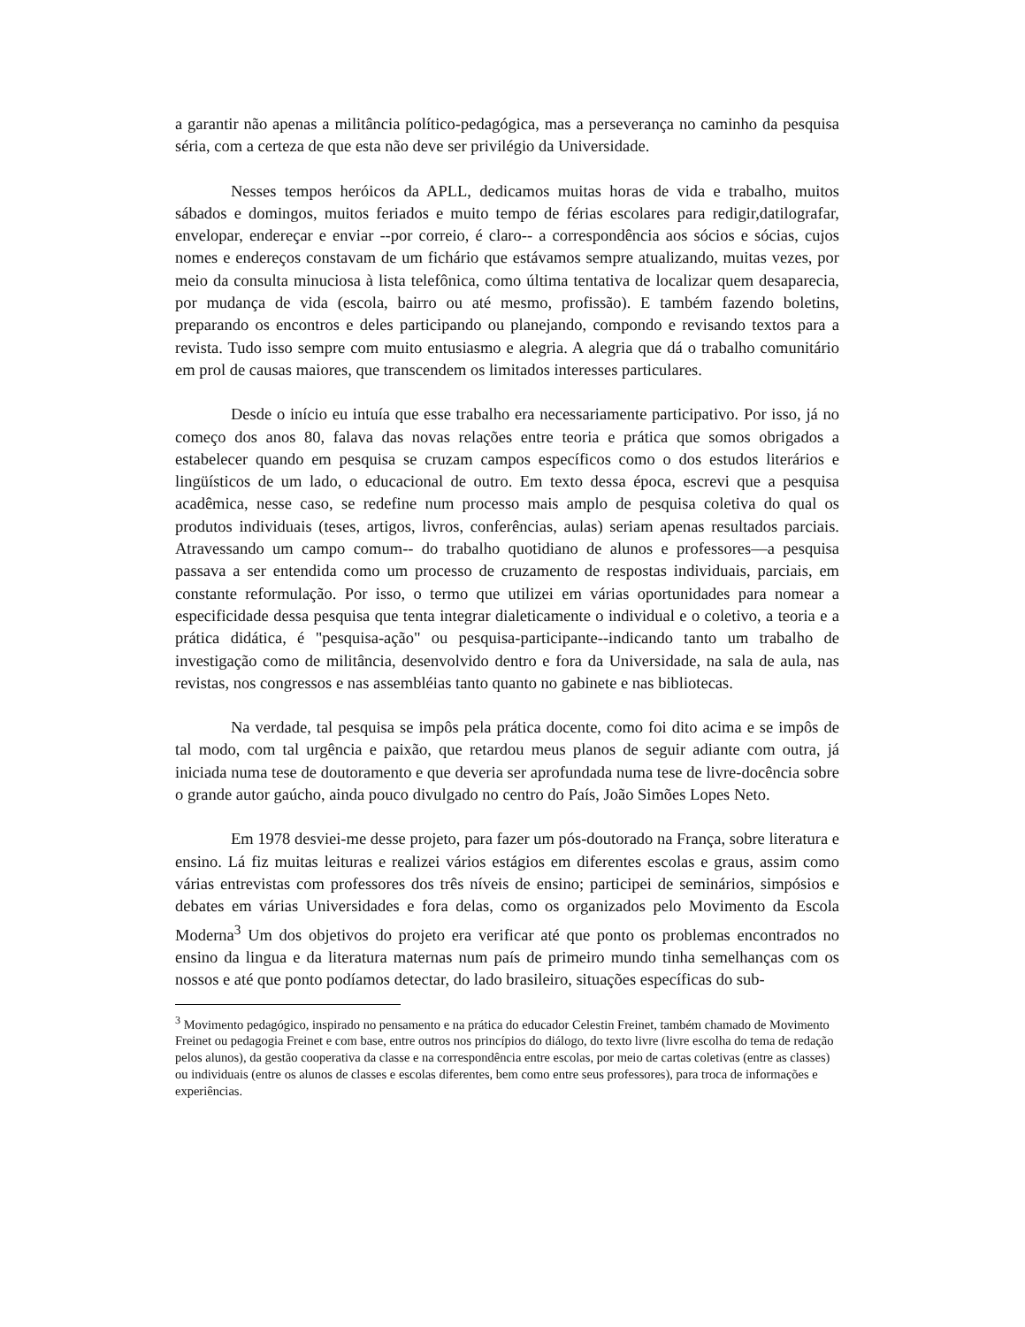a garantir não apenas a militância político-pedagógica, mas a perseverança no caminho da pesquisa séria, com a certeza de que esta não deve ser privilégio da Universidade.
Nesses tempos heróicos da APLL, dedicamos muitas horas de vida e trabalho, muitos sábados e domingos, muitos feriados e muito tempo de férias escolares para redigir,datilografar, envelopar, endereçar e enviar --por correio, é claro-- a correspondência aos sócios e sócias, cujos nomes e endereços constavam de um fichário que estávamos sempre atualizando, muitas vezes, por meio da consulta minuciosa à lista telefônica, como última tentativa de localizar quem desaparecia, por mudança de vida (escola, bairro ou até mesmo, profissão). E também fazendo boletins, preparando os encontros e deles participando ou planejando, compondo e revisando textos para a revista. Tudo isso sempre com muito entusiasmo e alegria. A alegria que dá o trabalho comunitário em prol de causas maiores, que transcendem os limitados interesses particulares.
Desde o início eu intuía que esse trabalho era necessariamente participativo. Por isso, já no começo dos anos 80, falava das novas relações entre teoria e prática que somos obrigados a estabelecer quando em pesquisa se cruzam campos específicos como o dos estudos literários e lingüísticos de um lado, o educacional de outro. Em texto dessa época, escrevi que a pesquisa acadêmica, nesse caso, se redefine num processo mais amplo de pesquisa coletiva do qual os produtos individuais (teses, artigos, livros, conferências, aulas) seriam apenas resultados parciais. Atravessando um campo comum-- do trabalho quotidiano de alunos e professores—a pesquisa passava a ser entendida como um processo de cruzamento de respostas individuais, parciais, em constante reformulação. Por isso, o termo que utilizei em várias oportunidades para nomear a especificidade dessa pesquisa que tenta integrar dialeticamente o individual e o coletivo, a teoria e a prática didática, é "pesquisa-ação" ou pesquisa-participante--indicando tanto um trabalho de investigação como de militância, desenvolvido dentro e fora da Universidade, na sala de aula, nas revistas, nos congressos e nas assembléias tanto quanto no gabinete e nas bibliotecas.
Na verdade, tal pesquisa se impôs pela prática docente, como foi dito acima e se impôs de tal modo, com tal urgência e paixão, que retardou meus planos de seguir adiante com outra, já iniciada numa tese de doutoramento e que deveria ser aprofundada numa tese de livre-docência sobre o grande autor gaúcho, ainda pouco divulgado no centro do País, João Simões Lopes Neto.
Em 1978 desviei-me desse projeto, para fazer um pós-doutorado na França, sobre literatura e ensino. Lá fiz muitas leituras e realizei vários estágios em diferentes escolas e graus, assim como várias entrevistas com professores dos três níveis de ensino; participei de seminários, simpósios e debates em várias Universidades e fora delas, como os organizados pelo Movimento da Escola Moderna<sup>3</sup> Um dos objetivos do projeto era verificar até que ponto os problemas encontrados no ensino da lingua e da literatura maternas num país de primeiro mundo tinha semelhanças com os nossos e até que ponto podíamos detectar, do lado brasileiro, situações específicas do sub-
<sup>3</sup> Movimento pedagógico, inspirado no pensamento e na prática do educador Celestin Freinet, também chamado de Movimento Freinet ou pedagogia Freinet e com base, entre outros nos princípios do diálogo, do texto livre (livre escolha do tema de redação pelos alunos), da gestão cooperativa da classe e na correspondência entre escolas, por meio de cartas coletivas (entre as classes) ou individuais (entre os alunos de classes e escolas diferentes, bem como entre seus professores), para troca de informações e experiências.